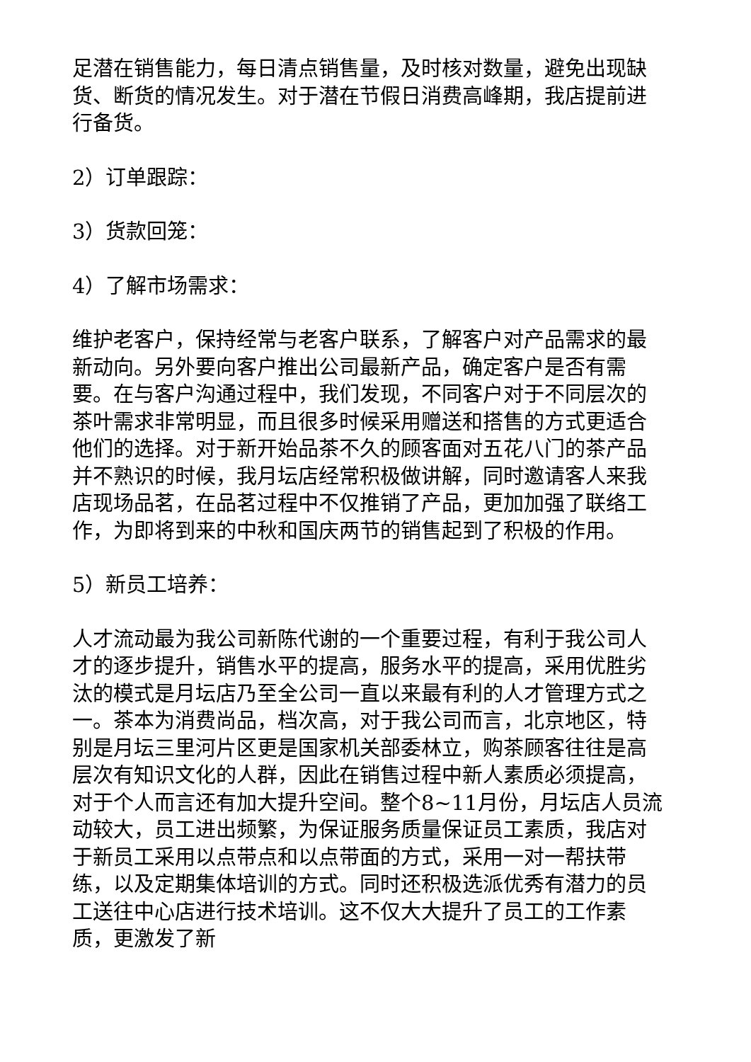足潜在销售能力，每日清点销售量，及时核对数量，避免出现缺货、断货的情况发生。对于潜在节假日消费高峰期，我店提前进行备货。
2）订单跟踪：
3）货款回笼：
4）了解市场需求：
维护老客户，保持经常与老客户联系，了解客户对产品需求的最新动向。另外要向客户推出公司最新产品，确定客户是否有需要。在与客户沟通过程中，我们发现，不同客户对于不同层次的茶叶需求非常明显，而且很多时候采用赠送和搭售的方式更适合他们的选择。对于新开始品茶不久的顾客面对五花八门的茶产品并不熟识的时候，我月坛店经常积极做讲解，同时邀请客人来我店现场品茗，在品茗过程中不仅推销了产品，更加加强了联络工作，为即将到来的中秋和国庆两节的销售起到了积极的作用。
5）新员工培养：
人才流动最为我公司新陈代谢的一个重要过程，有利于我公司人才的逐步提升，销售水平的提高，服务水平的提高，采用优胜劣汰的模式是月坛店乃至全公司一直以来最有利的人才管理方式之一。茶本为消费尚品，档次高，对于我公司而言，北京地区，特别是月坛三里河片区更是国家机关部委林立，购茶顾客往往是高层次有知识文化的人群，因此在销售过程中新人素质必须提高，对于个人而言还有加大提升空间。整个8~11月份，月坛店人员流动较大，员工进出频繁，为保证服务质量保证员工素质，我店对于新员工采用以点带点和以点带面的方式，采用一对一帮扶带练，以及定期集体培训的方式。同时还积极选派优秀有潜力的员工送往中心店进行技术培训。这不仅大大提升了员工的工作素质，更激发了新